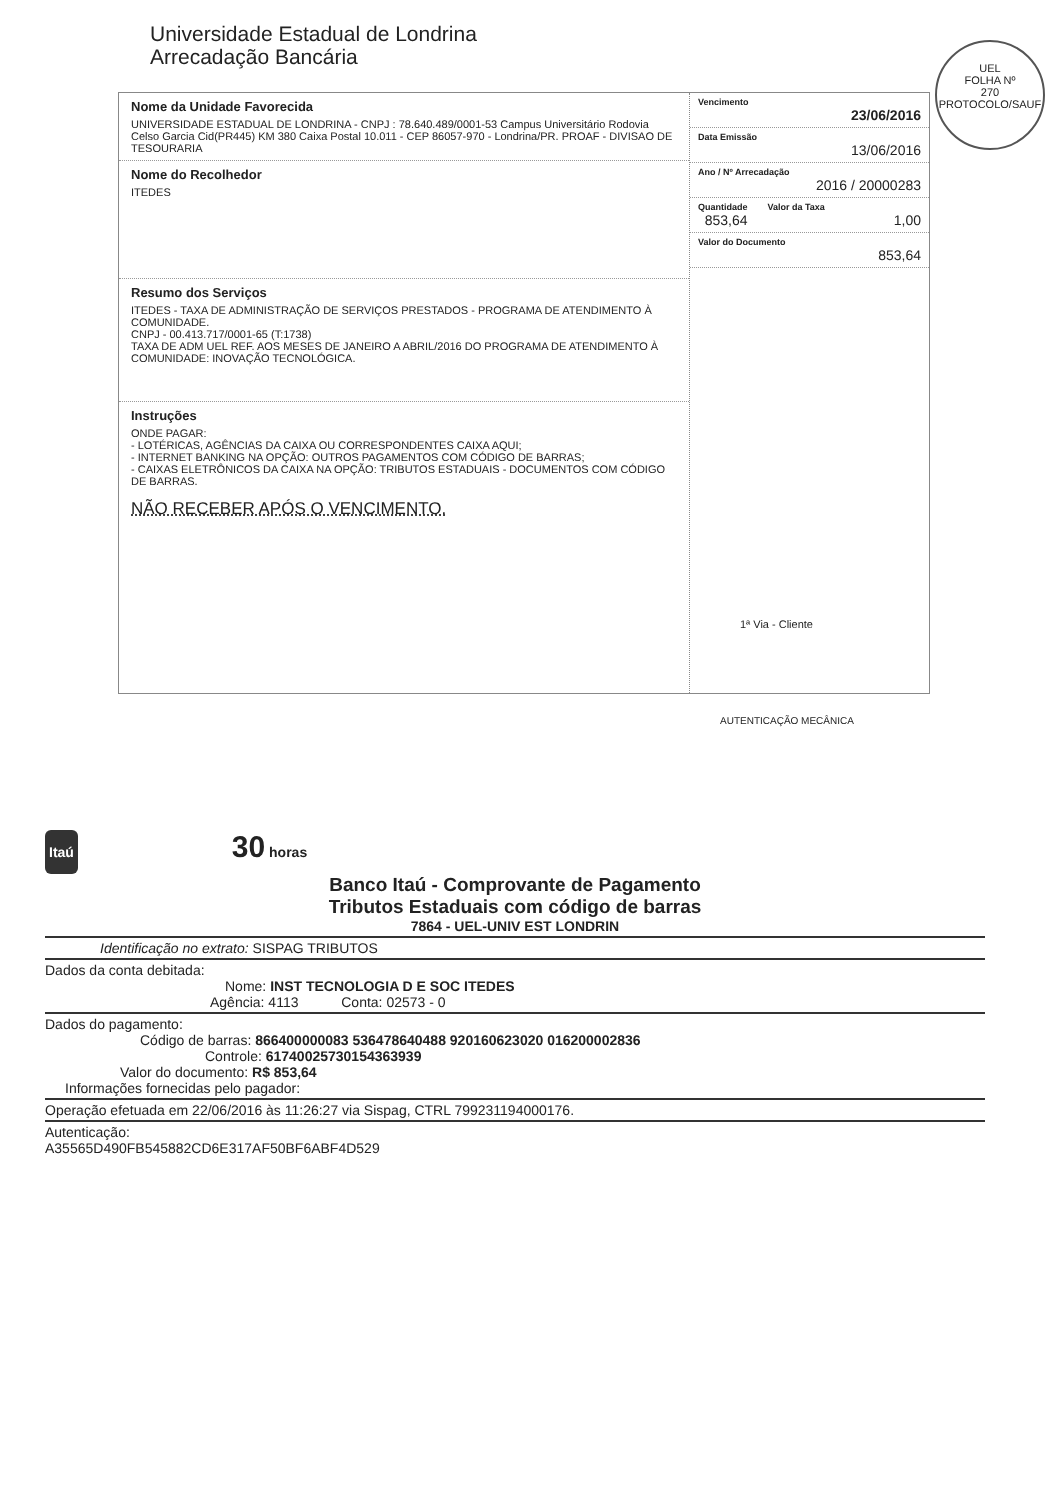Universidade Estadual de Londrina
Arrecadação Bancária
UEL
FOLHA Nº
270
PROTOCOLO/SAUF
Nome da Unidade Favorecida
UNIVERSIDADE ESTADUAL DE LONDRINA - CNPJ : 78.640.489/0001-53 Campus Universitário Rodovia Celso Garcia Cid(PR445) KM 380 Caixa Postal 10.011 - CEP 86057-970 - Londrina/PR. PROAF - DIVISAO DE TESOURARIA
Nome do Recolhedor
ITEDES
Resumo dos Serviços
ITEDES - TAXA DE ADMINISTRAÇÃO DE SERVIÇOS PRESTADOS - PROGRAMA DE ATENDIMENTO À COMUNIDADE.
CNPJ - 00.413.717/0001-65 (T:1738)
TAXA DE ADM UEL REF. AOS MESES DE JANEIRO A ABRIL/2016 DO PROGRAMA DE ATENDIMENTO À COMUNIDADE: INOVAÇÃO TECNOLÓGICA.
Instruções
ONDE PAGAR:
- LOTÉRICAS, AGÊNCIAS DA CAIXA OU CORRESPONDENTES CAIXA AQUI;
- INTERNET BANKING NA OPÇÃO: OUTROS PAGAMENTOS COM CÓDIGO DE BARRAS;
- CAIXAS ELETRÔNICOS DA CAIXA NA OPÇÃO: TRIBUTOS ESTADUAIS - DOCUMENTOS COM CÓDIGO DE BARRAS.
NÃO RECEBER APÓS O VENCIMENTO.
Vencimento
23/06/2016
Data Emissão
13/06/2016
Ano / Nº Arrecadação
2016 / 20000283
Quantidade
853,64
Valor da Taxa
1,00
Valor do Documento
853,64
1ª Via - Cliente
AUTENTICAÇÃO MECÂNICA
Itaú 30 horas
Banco Itaú - Comprovante de Pagamento
Tributos Estaduais com código de barras
7864 - UEL-UNIV EST LONDRIN
Identificação no extrato: SISPAG TRIBUTOS
Dados da conta debitada:
Nome: INST TECNOLOGIA D E SOC ITEDES
Agência: 4113 Conta: 02573 - 0
Dados do pagamento:
Código de barras: 866400000083 536478640488 920160623020 016200002836
Controle: 61740025730154363939
Valor do documento: R$ 853,64
Informações fornecidas pelo pagador:
Operação efetuada em 22/06/2016 às 11:26:27 via Sispag, CTRL 799231194000176.
Autenticação:
A35565D490FB545882CD6E317AF50BF6ABF4D529